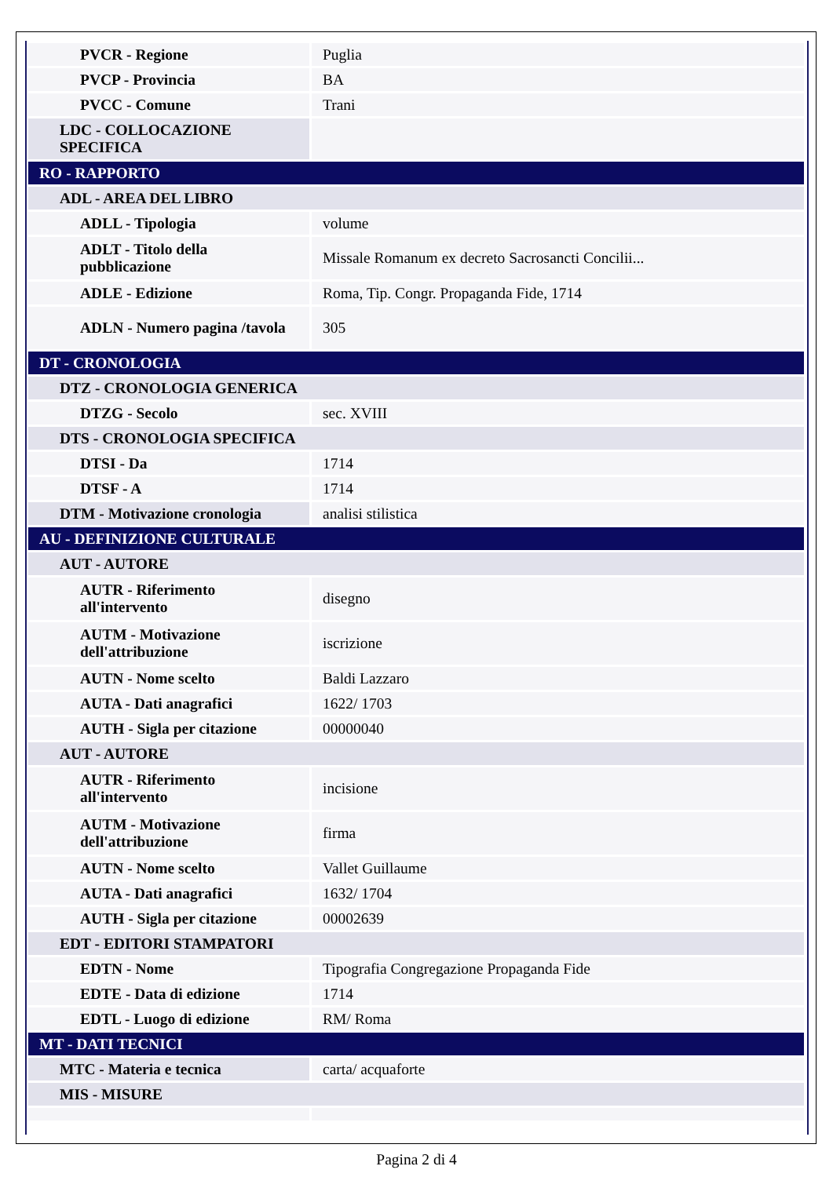| PVCR - Regione | Puglia |
| PVCP - Provincia | BA |
| PVCC - Comune | Trani |
| LDC - COLLOCAZIONE SPECIFICA | |
| RO - RAPPORTO | |
| ADL - AREA DEL LIBRO | |
| ADLL - Tipologia | volume |
| ADLT - Titolo della pubblicazione | Missale Romanum ex decreto Sacrosancti Concilii... |
| ADLE - Edizione | Roma, Tip. Congr. Propaganda Fide, 1714 |
| ADLN - Numero pagina /tavola | 305 |
| DT - CRONOLOGIA | |
| DTZ - CRONOLOGIA GENERICA | |
| DTZG - Secolo | sec. XVIII |
| DTS - CRONOLOGIA SPECIFICA | |
| DTSI - Da | 1714 |
| DTSF - A | 1714 |
| DTM - Motivazione cronologia | analisi stilistica |
| AU - DEFINIZIONE CULTURALE | |
| AUT - AUTORE | |
| AUTR - Riferimento all'intervento | disegno |
| AUTM - Motivazione dell'attribuzione | iscrizione |
| AUTN - Nome scelto | Baldi Lazzaro |
| AUTA - Dati anagrafici | 1622/ 1703 |
| AUTH - Sigla per citazione | 00000040 |
| AUT - AUTORE | |
| AUTR - Riferimento all'intervento | incisione |
| AUTM - Motivazione dell'attribuzione | firma |
| AUTN - Nome scelto | Vallet Guillaume |
| AUTA - Dati anagrafici | 1632/ 1704 |
| AUTH - Sigla per citazione | 00002639 |
| EDT - EDITORI STAMPATORI | |
| EDTN - Nome | Tipografia Congregazione Propaganda Fide |
| EDTE - Data di edizione | 1714 |
| EDTL - Luogo di edizione | RM/ Roma |
| MT - DATI TECNICI | |
| MTC - Materia e tecnica | carta/ acquaforte |
| MIS - MISURE | |
Pagina 2 di 4